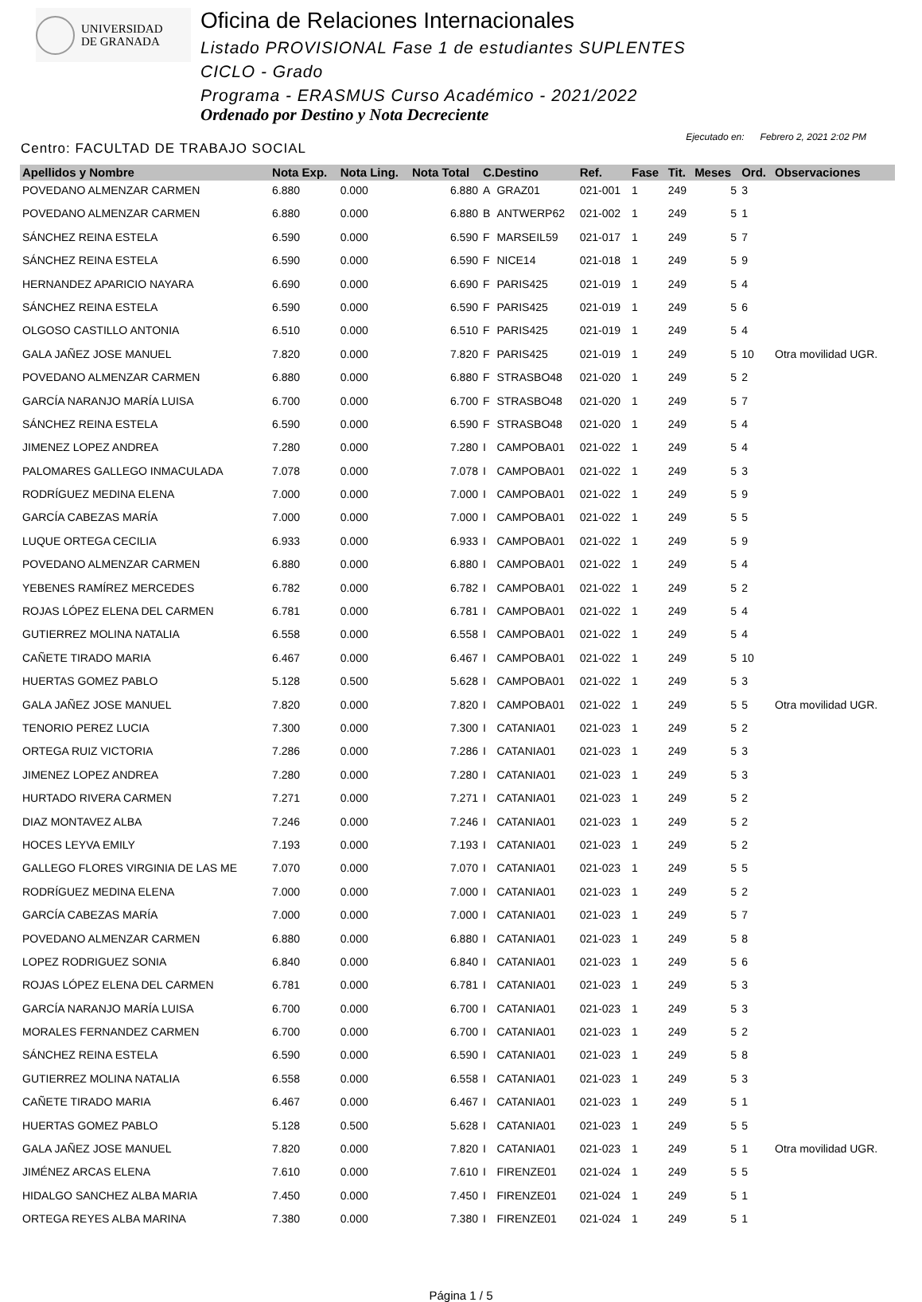UNIVERSIDAD
DE GRANADA
Oficina de Relaciones Internacionales
Listado PROVISIONAL Fase 1 de estudiantes SUPLENTES
CICLO - Grado
Programa - ERASMUS Curso Académico - 2021/2022
Ordenado por Destino y Nota Decreciente
Centro: FACULTAD DE TRABAJO SOCIAL
Ejecutado en: Febrero 2, 2021 2:02 PM
| Apellidos y Nombre | Nota Exp. | Nota Ling. | Nota Total | C.Destino | | Ref. | Fase | Tit. | Meses | Ord. | Observaciones |
| --- | --- | --- | --- | --- | --- | --- | --- | --- | --- | --- | --- |
| POVEDANO ALMENZAR CARMEN | 6.880 | 0.000 | 6.880 | A | GRAZ01 | 021-001 | 1 | 249 | 5 | 3 | |
| POVEDANO ALMENZAR CARMEN | 6.880 | 0.000 | 6.880 | B | ANTWERP62 | 021-002 | 1 | 249 | 5 | 1 | |
| SÁNCHEZ REINA ESTELA | 6.590 | 0.000 | 6.590 | F | MARSEIL59 | 021-017 | 1 | 249 | 5 | 7 | |
| SÁNCHEZ REINA ESTELA | 6.590 | 0.000 | 6.590 | F | NICE14 | 021-018 | 1 | 249 | 5 | 9 | |
| HERNANDEZ APARICIO NAYARA | 6.690 | 0.000 | 6.690 | F | PARIS425 | 021-019 | 1 | 249 | 5 | 4 | |
| SÁNCHEZ REINA ESTELA | 6.590 | 0.000 | 6.590 | F | PARIS425 | 021-019 | 1 | 249 | 5 | 6 | |
| OLGOSO CASTILLO ANTONIA | 6.510 | 0.000 | 6.510 | F | PARIS425 | 021-019 | 1 | 249 | 5 | 4 | |
| GALA JAÑEZ JOSE MANUEL | 7.820 | 0.000 | 7.820 | F | PARIS425 | 021-019 | 1 | 249 | 5 | 10 | Otra movilidad UGR. |
| POVEDANO ALMENZAR CARMEN | 6.880 | 0.000 | 6.880 | F | STRASBO48 | 021-020 | 1 | 249 | 5 | 2 | |
| GARCÍA NARANJO MARÍA LUISA | 6.700 | 0.000 | 6.700 | F | STRASBO48 | 021-020 | 1 | 249 | 5 | 7 | |
| SÁNCHEZ REINA ESTELA | 6.590 | 0.000 | 6.590 | F | STRASBO48 | 021-020 | 1 | 249 | 5 | 4 | |
| JIMENEZ LOPEZ ANDREA | 7.280 | 0.000 | 7.280 | I | CAMPOBA01 | 021-022 | 1 | 249 | 5 | 4 | |
| PALOMARES GALLEGO INMACULADA | 7.078 | 0.000 | 7.078 | I | CAMPOBA01 | 021-022 | 1 | 249 | 5 | 3 | |
| RODRÍGUEZ MEDINA ELENA | 7.000 | 0.000 | 7.000 | I | CAMPOBA01 | 021-022 | 1 | 249 | 5 | 9 | |
| GARCÍA CABEZAS MARÍA | 7.000 | 0.000 | 7.000 | I | CAMPOBA01 | 021-022 | 1 | 249 | 5 | 5 | |
| LUQUE ORTEGA CECILIA | 6.933 | 0.000 | 6.933 | I | CAMPOBA01 | 021-022 | 1 | 249 | 5 | 9 | |
| POVEDANO ALMENZAR CARMEN | 6.880 | 0.000 | 6.880 | I | CAMPOBA01 | 021-022 | 1 | 249 | 5 | 4 | |
| YEBENES RAMÍREZ MERCEDES | 6.782 | 0.000 | 6.782 | I | CAMPOBA01 | 021-022 | 1 | 249 | 5 | 2 | |
| ROJAS LÓPEZ ELENA DEL CARMEN | 6.781 | 0.000 | 6.781 | I | CAMPOBA01 | 021-022 | 1 | 249 | 5 | 4 | |
| GUTIERREZ MOLINA NATALIA | 6.558 | 0.000 | 6.558 | I | CAMPOBA01 | 021-022 | 1 | 249 | 5 | 4 | |
| CAÑETE TIRADO MARIA | 6.467 | 0.000 | 6.467 | I | CAMPOBA01 | 021-022 | 1 | 249 | 5 | 10 | |
| HUERTAS GOMEZ PABLO | 5.128 | 0.500 | 5.628 | I | CAMPOBA01 | 021-022 | 1 | 249 | 5 | 3 | |
| GALA JAÑEZ JOSE MANUEL | 7.820 | 0.000 | 7.820 | I | CAMPOBA01 | 021-022 | 1 | 249 | 5 | 5 | Otra movilidad UGR. |
| TENORIO PEREZ LUCIA | 7.300 | 0.000 | 7.300 | I | CATANIA01 | 021-023 | 1 | 249 | 5 | 2 | |
| ORTEGA RUIZ VICTORIA | 7.286 | 0.000 | 7.286 | I | CATANIA01 | 021-023 | 1 | 249 | 5 | 3 | |
| JIMENEZ LOPEZ ANDREA | 7.280 | 0.000 | 7.280 | I | CATANIA01 | 021-023 | 1 | 249 | 5 | 3 | |
| HURTADO RIVERA CARMEN | 7.271 | 0.000 | 7.271 | I | CATANIA01 | 021-023 | 1 | 249 | 5 | 2 | |
| DIAZ MONTAVEZ ALBA | 7.246 | 0.000 | 7.246 | I | CATANIA01 | 021-023 | 1 | 249 | 5 | 2 | |
| HOCES LEYVA EMILY | 7.193 | 0.000 | 7.193 | I | CATANIA01 | 021-023 | 1 | 249 | 5 | 2 | |
| GALLEGO FLORES VIRGINIA DE LAS ME | 7.070 | 0.000 | 7.070 | I | CATANIA01 | 021-023 | 1 | 249 | 5 | 5 | |
| RODRÍGUEZ MEDINA ELENA | 7.000 | 0.000 | 7.000 | I | CATANIA01 | 021-023 | 1 | 249 | 5 | 2 | |
| GARCÍA CABEZAS MARÍA | 7.000 | 0.000 | 7.000 | I | CATANIA01 | 021-023 | 1 | 249 | 5 | 7 | |
| POVEDANO ALMENZAR CARMEN | 6.880 | 0.000 | 6.880 | I | CATANIA01 | 021-023 | 1 | 249 | 5 | 8 | |
| LOPEZ RODRIGUEZ SONIA | 6.840 | 0.000 | 6.840 | I | CATANIA01 | 021-023 | 1 | 249 | 5 | 6 | |
| ROJAS LÓPEZ ELENA DEL CARMEN | 6.781 | 0.000 | 6.781 | I | CATANIA01 | 021-023 | 1 | 249 | 5 | 3 | |
| GARCÍA NARANJO MARÍA LUISA | 6.700 | 0.000 | 6.700 | I | CATANIA01 | 021-023 | 1 | 249 | 5 | 3 | |
| MORALES FERNANDEZ CARMEN | 6.700 | 0.000 | 6.700 | I | CATANIA01 | 021-023 | 1 | 249 | 5 | 2 | |
| SÁNCHEZ REINA ESTELA | 6.590 | 0.000 | 6.590 | I | CATANIA01 | 021-023 | 1 | 249 | 5 | 8 | |
| GUTIERREZ MOLINA NATALIA | 6.558 | 0.000 | 6.558 | I | CATANIA01 | 021-023 | 1 | 249 | 5 | 3 | |
| CAÑETE TIRADO MARIA | 6.467 | 0.000 | 6.467 | I | CATANIA01 | 021-023 | 1 | 249 | 5 | 1 | |
| HUERTAS GOMEZ PABLO | 5.128 | 0.500 | 5.628 | I | CATANIA01 | 021-023 | 1 | 249 | 5 | 5 | |
| GALA JAÑEZ JOSE MANUEL | 7.820 | 0.000 | 7.820 | I | CATANIA01 | 021-023 | 1 | 249 | 5 | 1 | Otra movilidad UGR. |
| JIMÉNEZ ARCAS ELENA | 7.610 | 0.000 | 7.610 | I | FIRENZE01 | 021-024 | 1 | 249 | 5 | 5 | |
| HIDALGO SANCHEZ ALBA MARIA | 7.450 | 0.000 | 7.450 | I | FIRENZE01 | 021-024 | 1 | 249 | 5 | 1 | |
| ORTEGA REYES ALBA MARINA | 7.380 | 0.000 | 7.380 | I | FIRENZE01 | 021-024 | 1 | 249 | 5 | 1 | |
Página 1 / 5